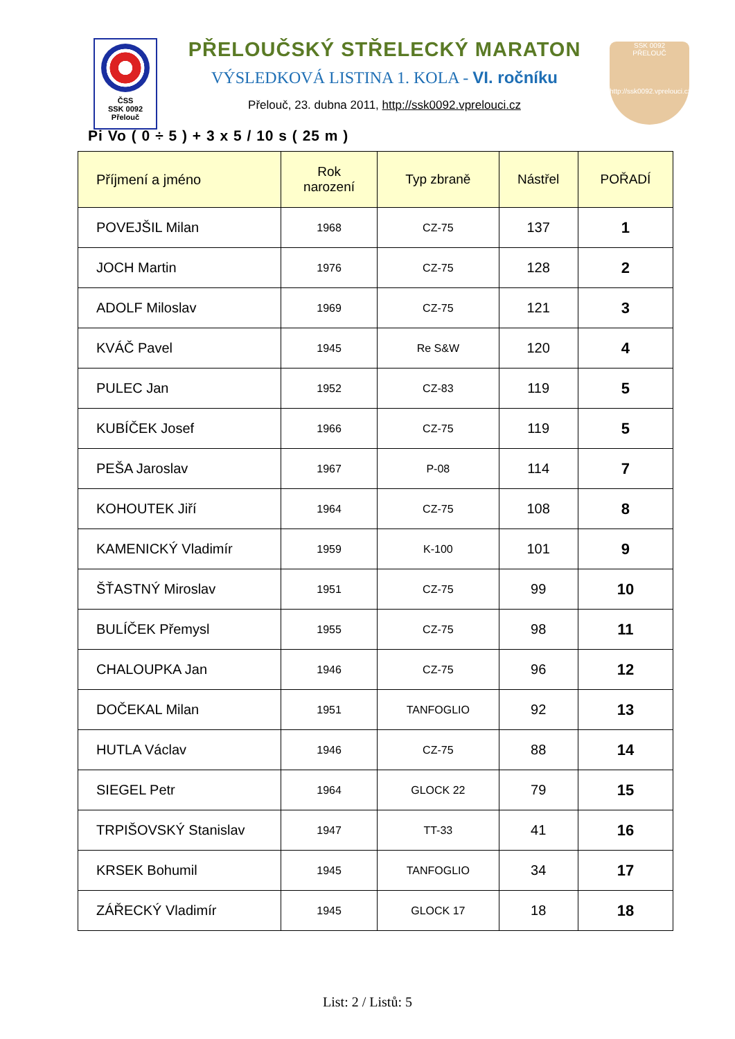ČSS
SSK 0092
Přelouč
SSK 0092
PŘELOUČ
http://ssk0092.vprelouci.cz
PŘELOUČSKÝ STŘELECKÝ MARATON
VÝSLEDKOVÁ LISTINA 1. KOLA - VI. ročníku
Přelouč, 23. dubna 2011, http://ssk0092.vprelouci.cz
Pi Vo ( 0 ÷ 5 ) + 3 x 5 / 10 s ( 25 m )
| Příjmení a jméno | Rok narození | Typ zbraně | Nástřel | POŘADÍ |
| --- | --- | --- | --- | --- |
| POVEJŠIL Milan | 1968 | CZ-75 | 137 | 1 |
| JOCH Martin | 1976 | CZ-75 | 128 | 2 |
| ADOLF Miloslav | 1969 | CZ-75 | 121 | 3 |
| KVÁČ Pavel | 1945 | Re S&W | 120 | 4 |
| PULEC Jan | 1952 | CZ-83 | 119 | 5 |
| KUBÍČEK Josef | 1966 | CZ-75 | 119 | 5 |
| PEŠA Jaroslav | 1967 | P-08 | 114 | 7 |
| KOHOUTEK Jiří | 1964 | CZ-75 | 108 | 8 |
| KAMENICKÝ Vladimír | 1959 | K-100 | 101 | 9 |
| ŠŤASTNÝ Miroslav | 1951 | CZ-75 | 99 | 10 |
| BULÍČEK Přemysl | 1955 | CZ-75 | 98 | 11 |
| CHALOUPKA Jan | 1946 | CZ-75 | 96 | 12 |
| DOČEKAL Milan | 1951 | TANFOGLIO | 92 | 13 |
| HUTLA Václav | 1946 | CZ-75 | 88 | 14 |
| SIEGEL Petr | 1964 | GLOCK 22 | 79 | 15 |
| TRPIŠOVSKÝ Stanislav | 1947 | TT-33 | 41 | 16 |
| KRSEK Bohumil | 1945 | TANFOGLIO | 34 | 17 |
| ZÁŘECKÝ Vladimír | 1945 | GLOCK 17 | 18 | 18 |
List: 2 / Listů: 5